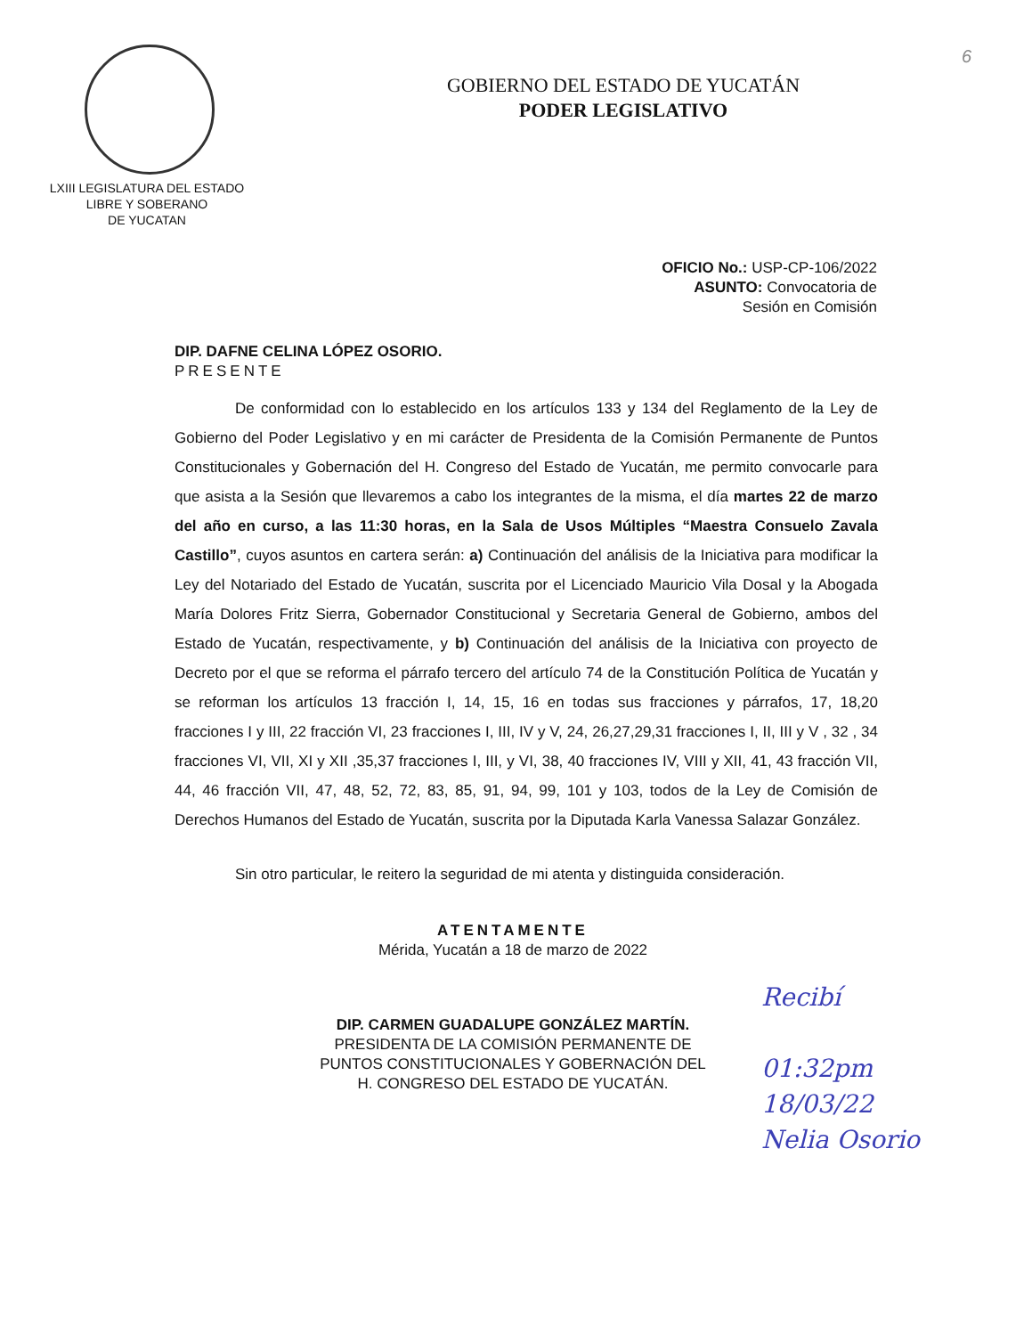6
LXIII LEGISLATURA DEL ESTADO
LIBRE Y SOBERANO
DE YUCATAN
GOBIERNO DEL ESTADO DE YUCATÁN
PODER LEGISLATIVO
OFICIO No.: USP-CP-106/2022
ASUNTO: Convocatoria de
Sesión en Comisión
DIP. DAFNE CELINA LÓPEZ OSORIO.
PRESENTE
De conformidad con lo establecido en los artículos 133 y 134 del Reglamento de la Ley de Gobierno del Poder Legislativo y en mi carácter de Presidenta de la Comisión Permanente de Puntos Constitucionales y Gobernación del H. Congreso del Estado de Yucatán, me permito convocarle para que asista a la Sesión que llevaremos a cabo los integrantes de la misma, el día martes 22 de marzo del año en curso, a las 11:30 horas, en la Sala de Usos Múltiples “Maestra Consuelo Zavala Castillo”, cuyos asuntos en cartera serán: a) Continuación del análisis de la Iniciativa para modificar la Ley del Notariado del Estado de Yucatán, suscrita por el Licenciado Mauricio Vila Dosal y la Abogada María Dolores Fritz Sierra, Gobernador Constitucional y Secretaria General de Gobierno, ambos del Estado de Yucatán, respectivamente, y b) Continuación del análisis de la Iniciativa con proyecto de Decreto por el que se reforma el párrafo tercero del artículo 74 de la Constitución Política de Yucatán y se reforman los artículos 13 fracción I, 14, 15, 16 en todas sus fracciones y párrafos, 17, 18,20 fracciones I y III, 22 fracción VI, 23 fracciones I, III, IV y V, 24, 26,27,29,31 fracciones I, II, III y V , 32 , 34 fracciones VI, VII, XI y XII ,35,37 fracciones I, III, y VI, 38, 40 fracciones IV, VIII y XII, 41, 43 fracción VII, 44, 46 fracción VII, 47, 48, 52, 72, 83, 85, 91, 94, 99, 101 y 103, todos de la Ley de Comisión de Derechos Humanos del Estado de Yucatán, suscrita por la Diputada Karla Vanessa Salazar González.
Sin otro particular, le reitero la seguridad de mi atenta y distinguida consideración.
ATENTAMENTE
Mérida, Yucatán a 18 de marzo de 2022
DIP. CARMEN GUADALUPE GONZÁLEZ MARTÍN.
PRESIDENTA DE LA COMISIÓN PERMANENTE DE
PUNTOS CONSTITUCIONALES Y GOBERNACIÓN DEL
H. CONGRESO DEL ESTADO DE YUCATÁN.
Recibí
01:32pm
18/03/22
Nelia Osorio